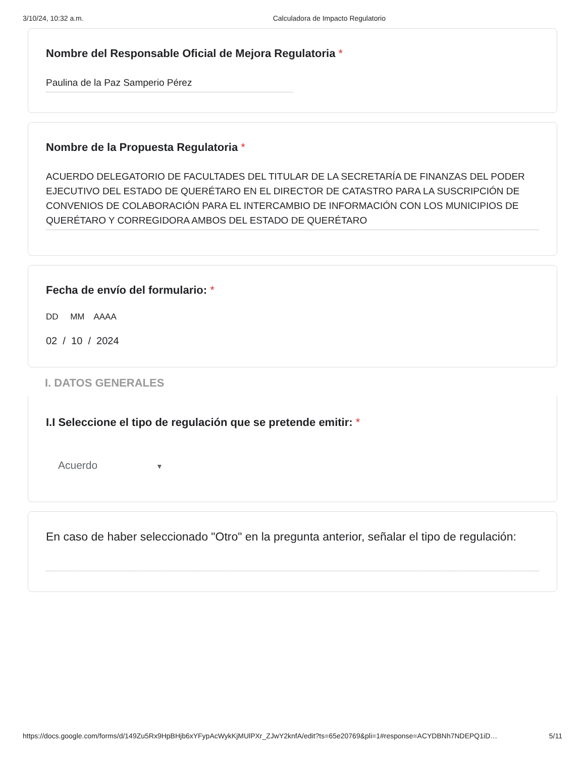3/10/24, 10:32 a.m. Calculadora de Impacto Regulatorio
Nombre del Responsable Oficial de Mejora Regulatoria *
Paulina de la Paz Samperio Pérez
Nombre de la Propuesta Regulatoria *
ACUERDO DELEGATORIO DE FACULTADES DEL TITULAR DE LA SECRETARÍA DE FINANZAS DEL PODER EJECUTIVO DEL ESTADO DE QUERÉTARO EN EL DIRECTOR DE CATASTRO PARA LA SUSCRIPCIÓN DE CONVENIOS DE COLABORACIÓN PARA EL INTERCAMBIO DE INFORMACIÓN CON LOS MUNICIPIOS DE QUERÉTARO Y CORREGIDORA AMBOS DEL ESTADO DE QUERÉTARO
Fecha de envío del formulario: *
DD MM AAAA
02 / 10 / 2024
I. DATOS GENERALES
I.I Seleccione el tipo de regulación que se pretende emitir: *
Acuerdo ▼
En caso de haber seleccionado "Otro" en la pregunta anterior, señalar el tipo de regulación:
https://docs.google.com/forms/d/149Zu5Rx9HpBHjb6xYFypAcWykKjMUlPXr_ZJwY2knfA/edit?ts=65e20769&pli=1#response=ACYDBNh7NDEPQ1iD… 5/11